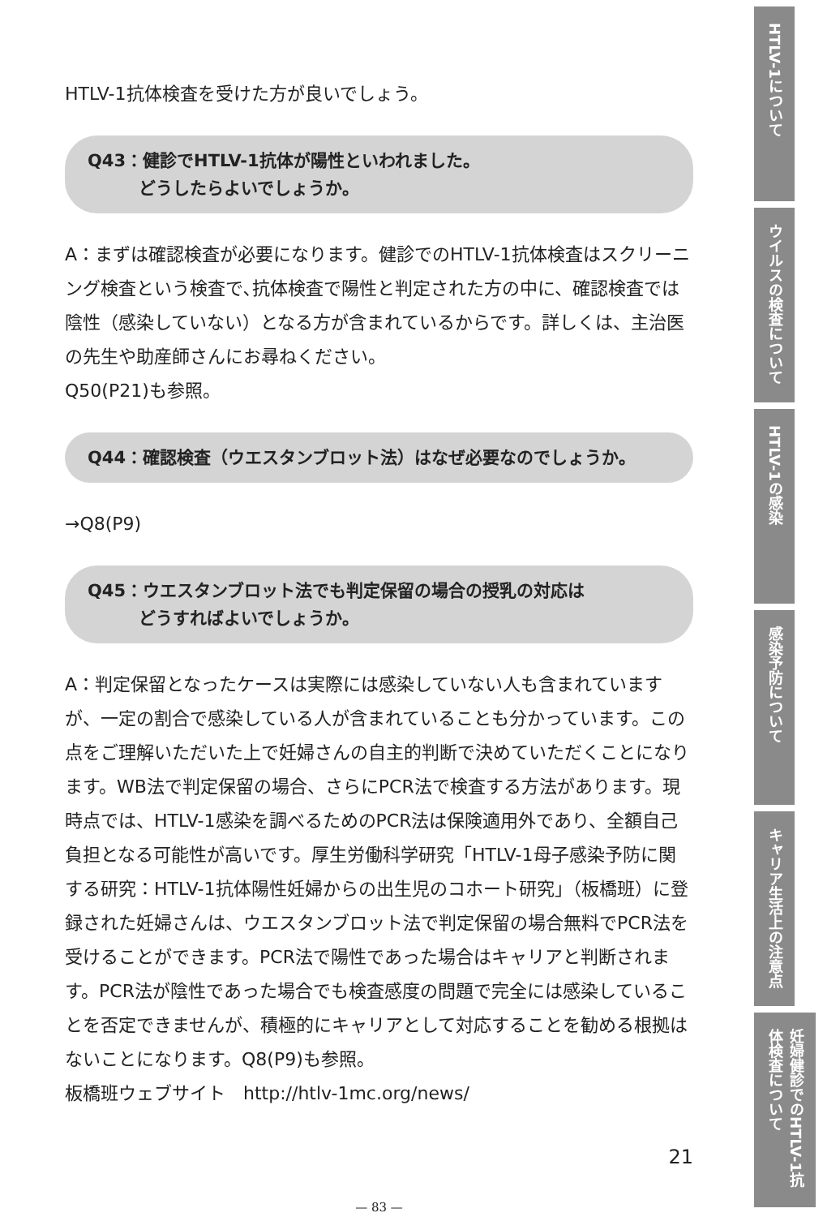HTLV-1抗体検査を受けた方が良いでしょう。
Q43：健診でHTLV-1抗体が陽性といわれました。
　　　どうしたらよいでしょうか。
A：まずは確認検査が必要になります。健診でのHTLV-1抗体検査はスクリーニング検査という検査で､抗体検査で陽性と判定された方の中に、確認検査では陰性（感染していない）となる方が含まれているからです。詳しくは、主治医の先生や助産師さんにお尋ねください。
Q50(P21)も参照。
Q44：確認検査（ウエスタンブロット法）はなぜ必要なのでしょうか。
→Q8(P9)
Q45：ウエスタンブロット法でも判定保留の場合の授乳の対応は
　　　どうすればよいでしょうか。
A：判定保留となったケースは実際には感染していない人も含まれていますが、一定の割合で感染している人が含まれていることも分かっています。この点をご理解いただいた上で妊婦さんの自主的判断で決めていただくことになります。WB法で判定保留の場合、さらにPCR法で検査する方法があります。現時点では、HTLV-1感染を調べるためのPCR法は保険適用外であり、全額自己負担となる可能性が高いです。厚生労働科学研究「HTLV-1母子感染予防に関する研究：HTLV-1抗体陽性妊婦からの出生児のコホート研究」（板橋班）に登録された妊婦さんは、ウエスタンブロット法で判定保留の場合無料でPCR法を受けることができます。PCR法で陽性であった場合はキャリアと判断されます。PCR法が陰性であった場合でも検査感度の問題で完全には感染していることを否定できませんが、積極的にキャリアとして対応することを勧める根拠はないことになります。Q8(P9)も参照。
板橋班ウェブサイト　http://htlv-1mc.org/news/
21
— 83 —
HTLV-1について
ウイルスの検査について
HTLV-1の感染
感染予防について
キャリア生活上の注意点
妊婦健診でのHTLV-1抗体検査について